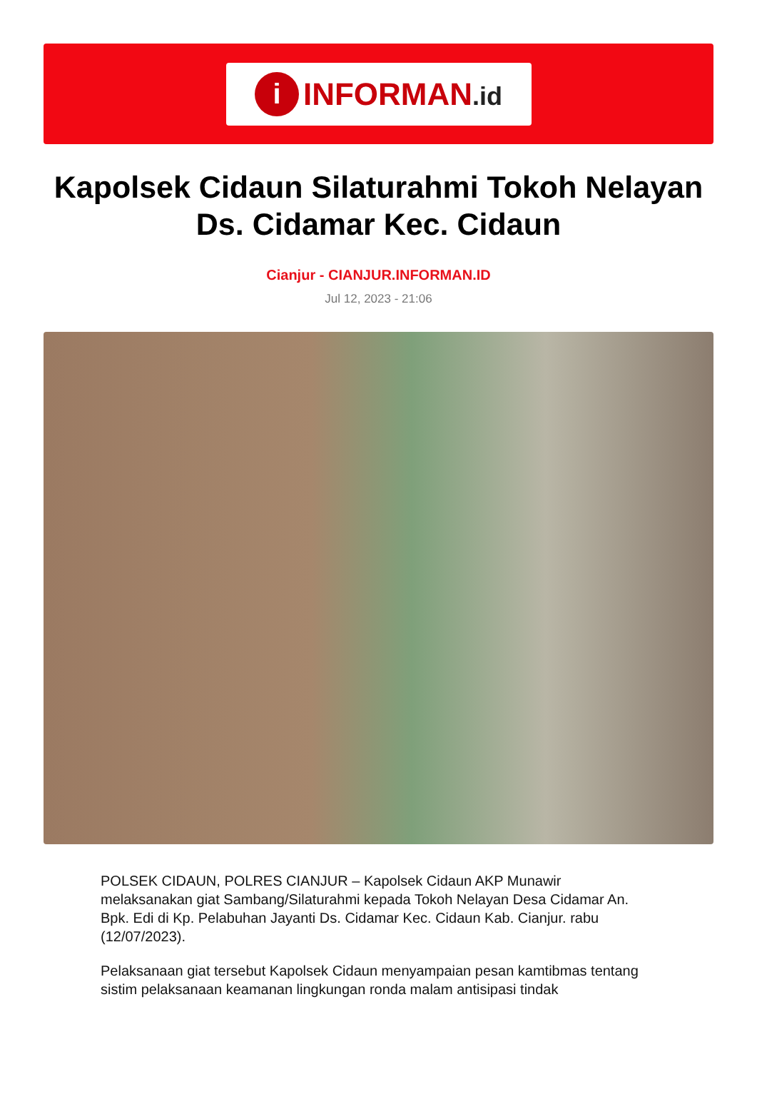i
INFORMAN.id
Kapolsek Cidaun Silaturahmi Tokoh Nelayan Ds. Cidamar Kec. Cidaun
Cianjur - CIANJUR.INFORMAN.ID
Jul 12, 2023 - 21:06
POLSEK CIDAUN, POLRES CIANJUR – Kapolsek Cidaun AKP Munawir melaksanakan giat Sambang/Silaturahmi kepada Tokoh Nelayan Desa Cidamar An. Bpk. Edi di Kp. Pelabuhan Jayanti Ds. Cidamar Kec. Cidaun Kab. Cianjur. rabu (12/07/2023).
Pelaksanaan giat tersebut Kapolsek Cidaun menyampaian pesan kamtibmas tentang sistim pelaksanaan keamanan lingkungan ronda malam antisipasi tindak